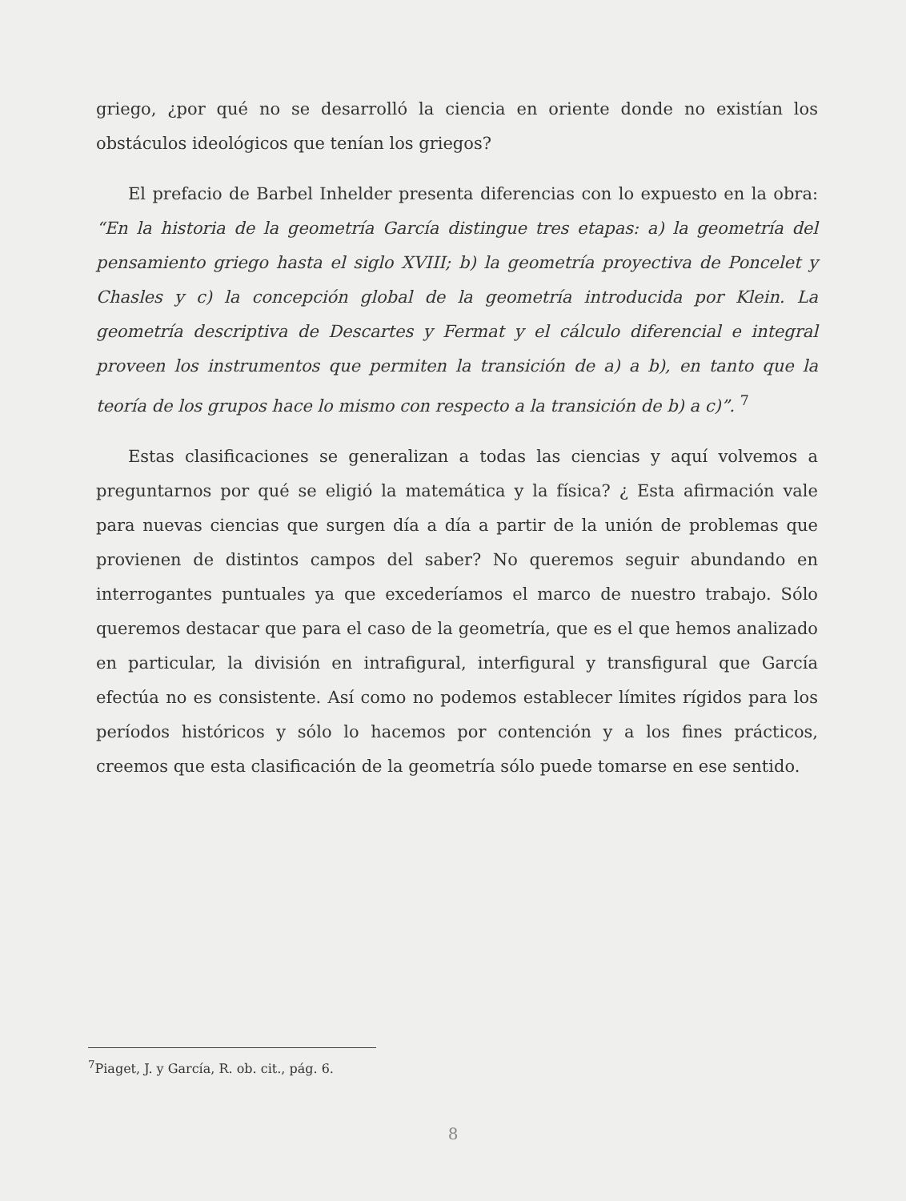griego, ¿por qué no se desarrolló la ciencia en oriente donde no existían los obstáculos ideológicos que tenían los griegos?
El prefacio de Barbel Inhelder presenta diferencias con lo expuesto en la obra: “En la historia de la geometría García distingue tres etapas: a) la geometría del pensamiento griego hasta el siglo XVIII; b) la geometría proyectiva de Poncelet y Chasles y c) la concepción global de la geometría introducida por Klein. La geometría descriptiva de Descartes y Fermat y el cálculo diferencial e integral proveen los instrumentos que permiten la transición de a) a b), en tanto que la teoría de los grupos hace lo mismo con respecto a la transición de b) a c)”. <sup>7</sup>
Estas clasificaciones se generalizan a todas las ciencias y aquí volvemos a preguntarnos por qué se eligió la matemática y la física? ¿ Esta afirmación vale para nuevas ciencias que surgen día a día a partir de la unión de problemas que provienen de distintos campos del saber? No queremos seguir abundando en interrogantes puntuales ya que excederíamos el marco de nuestro trabajo. Sólo queremos destacar que para el caso de la geometría, que es el que hemos analizado en particular, la división en intrafigural, interfigural y transfigural que García efectúa no es consistente. Así como no podemos establecer límites rígidos para los períodos históricos y sólo lo hacemos por contención y a los fines prácticos, creemos que esta clasificación de la geometría sólo puede tomarse en ese sentido.
<sup>7</sup> Piaget, J. y García, R. ob. cit., pág. 6.
8